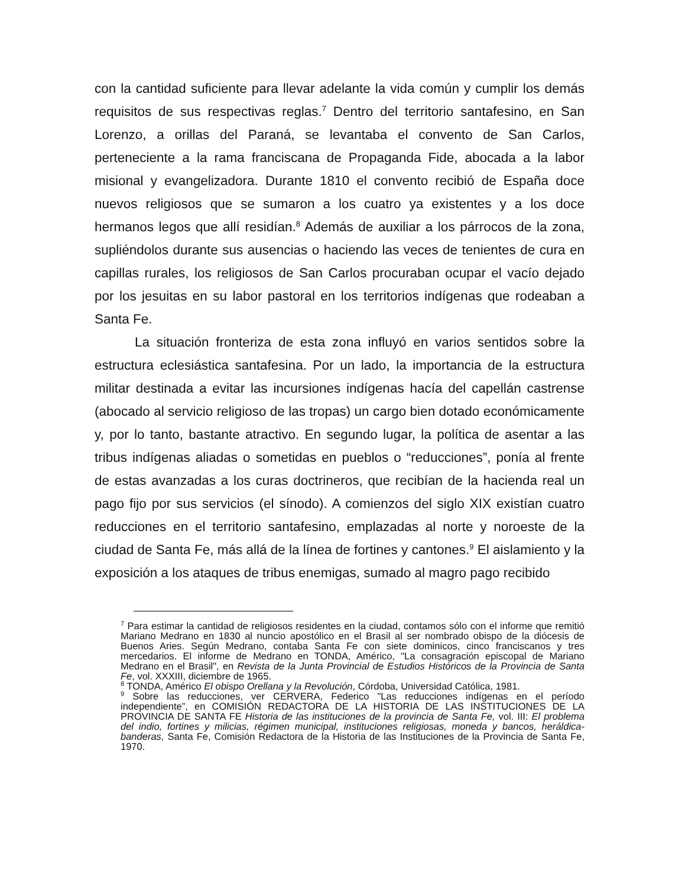con la cantidad suficiente para llevar adelante la vida común y cumplir los demás requisitos de sus respectivas reglas.<sup>7</sup> Dentro del territorio santafesino, en San Lorenzo, a orillas del Paraná, se levantaba el convento de San Carlos, perteneciente a la rama franciscana de Propaganda Fide, abocada a la labor misional y evangelizadora. Durante 1810 el convento recibió de España doce nuevos religiosos que se sumaron a los cuatro ya existentes y a los doce hermanos legos que allí residían.<sup>8</sup> Además de auxiliar a los párrocos de la zona, supliéndolos durante sus ausencias o haciendo las veces de tenientes de cura en capillas rurales, los religiosos de San Carlos procuraban ocupar el vacío dejado por los jesuitas en su labor pastoral en los territorios indígenas que rodeaban a Santa Fe.
La situación fronteriza de esta zona influyó en varios sentidos sobre la estructura eclesiástica santafesina. Por un lado, la importancia de la estructura militar destinada a evitar las incursiones indígenas hacía del capellán castrense (abocado al servicio religioso de las tropas) un cargo bien dotado económicamente y, por lo tanto, bastante atractivo. En segundo lugar, la política de asentar a las tribus indígenas aliadas o sometidas en pueblos o “reducciones”, ponía al frente de estas avanzadas a los curas doctrineros, que recibían de la hacienda real un pago fijo por sus servicios (el sínodo). A comienzos del siglo XIX existían cuatro reducciones en el territorio santafesino, emplazadas al norte y noroeste de la ciudad de Santa Fe, más allá de la línea de fortines y cantones.<sup>9</sup> El aislamiento y la exposición a los ataques de tribus enemigas, sumado al magro pago recibido
<sup>7</sup> Para estimar la cantidad de religiosos residentes en la ciudad, contamos sólo con el informe que remitió Mariano Medrano en 1830 al nuncio apostólico en el Brasil al ser nombrado obispo de la diócesis de Buenos Aries. Según Medrano, contaba Santa Fe con siete dominicos, cinco franciscanos y tres mercedarios. El informe de Medrano en TONDA, Américo, "La consagración episcopal de Mariano Medrano en el Brasil", en Revista de la Junta Provincial de Estudios Históricos de la Provincia de Santa Fe, vol. XXXIII, diciembre de 1965.
<sup>8</sup> TONDA, Américo El obispo Orellana y la Revolución, Córdoba, Universidad Católica, 1981.
<sup>9</sup> Sobre las reducciones, ver CERVERA, Federico "Las reducciones indígenas en el período independiente”, en COMISIÓN REDACTORA DE LA HISTORIA DE LAS INSTITUCIONES DE LA PROVINCIA DE SANTA FE Historia de las instituciones de la provincia de Santa Fe, vol. III: El problema del indio, fortines y milicias, régimen municipal, instituciones religiosas, moneda y bancos, heráldica-banderas, Santa Fe, Comisión Redactora de la Historia de las Instituciones de la Provincia de Santa Fe, 1970.